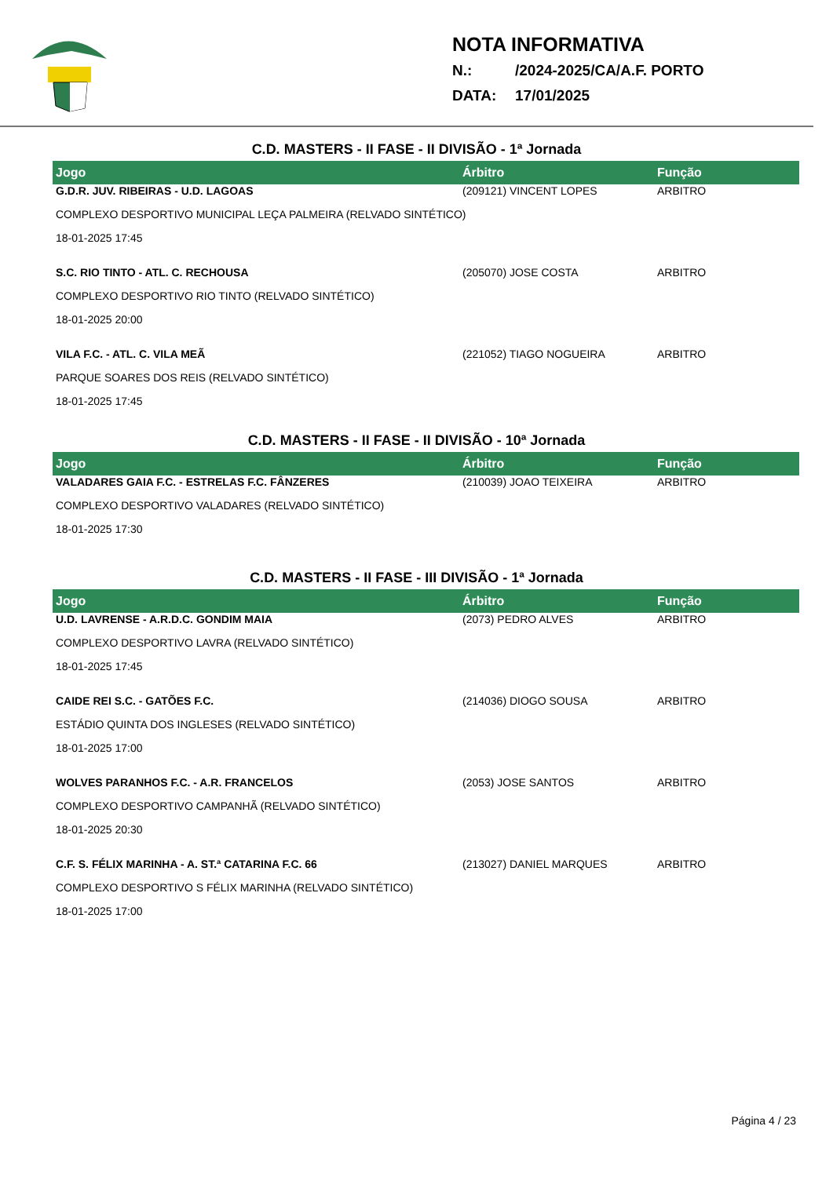NOTA INFORMATIVA
N.: /2024-2025/CA/A.F. PORTO
DATA: 17/01/2025
C.D. MASTERS - II FASE - II DIVISÃO - 1ª Jornada
| Jogo | Árbitro | Função |
| --- | --- | --- |
| G.D.R. JUV. RIBEIRAS - U.D. LAGOAS | (209121) VINCENT LOPES | ARBITRO |
| COMPLEXO DESPORTIVO MUNICIPAL LEÇA PALMEIRA (RELVADO SINTÉTICO) | | |
| 18-01-2025 17:45 | | |
| S.C. RIO TINTO - ATL. C. RECHOUSA | (205070) JOSE COSTA | ARBITRO |
| COMPLEXO DESPORTIVO RIO TINTO (RELVADO SINTÉTICO) | | |
| 18-01-2025 20:00 | | |
| VILA F.C. - ATL. C. VILA MEÃ | (221052) TIAGO NOGUEIRA | ARBITRO |
| PARQUE SOARES DOS REIS (RELVADO SINTÉTICO) | | |
| 18-01-2025 17:45 | | |
C.D. MASTERS - II FASE - II DIVISÃO - 10ª Jornada
| Jogo | Árbitro | Função |
| --- | --- | --- |
| VALADARES GAIA F.C. - ESTRELAS F.C. FÂNZERES | (210039) JOAO TEIXEIRA | ARBITRO |
| COMPLEXO DESPORTIVO VALADARES (RELVADO SINTÉTICO) | | |
| 18-01-2025 17:30 | | |
C.D. MASTERS - II FASE - III DIVISÃO - 1ª Jornada
| Jogo | Árbitro | Função |
| --- | --- | --- |
| U.D. LAVRENSE - A.R.D.C. GONDIM MAIA | (2073) PEDRO ALVES | ARBITRO |
| COMPLEXO DESPORTIVO LAVRA (RELVADO SINTÉTICO) | | |
| 18-01-2025 17:45 | | |
| CAIDE REI S.C. - GATÕES F.C. | (214036) DIOGO SOUSA | ARBITRO |
| ESTÁDIO QUINTA DOS INGLESES (RELVADO SINTÉTICO) | | |
| 18-01-2025 17:00 | | |
| WOLVES PARANHOS F.C. - A.R. FRANCELOS | (2053) JOSE SANTOS | ARBITRO |
| COMPLEXO DESPORTIVO CAMPANHÃ (RELVADO SINTÉTICO) | | |
| 18-01-2025 20:30 | | |
| C.F. S. FÉLIX MARINHA - A. ST.ª CATARINA F.C. 66 | (213027) DANIEL MARQUES | ARBITRO |
| COMPLEXO DESPORTIVO S FÉLIX MARINHA (RELVADO SINTÉTICO) | | |
| 18-01-2025 17:00 | | |
Página 4 / 23